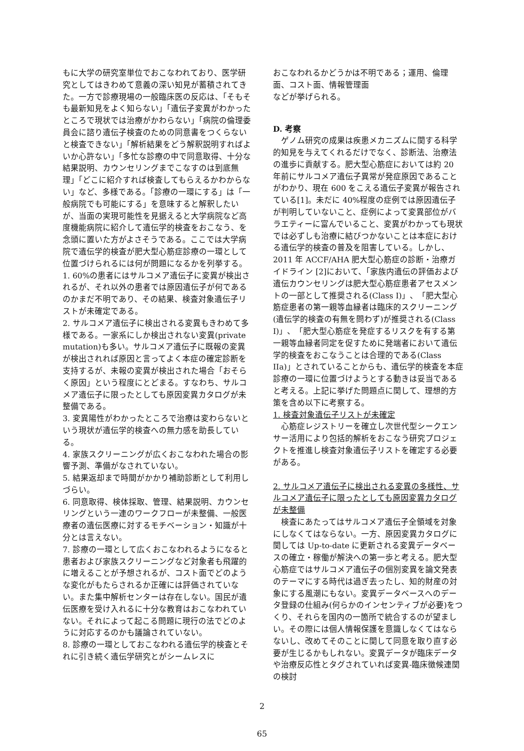もに大学の研究室単位でおこなわれており、医学研究としてはきわめて意義の深い知見が蓄積されてきた。一方で診療現場の一般臨床医の反応は、「そもそも最新知見をよく知らない」「遺伝子変異がわかったところで現状では治療がかわらない」「病院の倫理委員会に諮り遺伝子検査のための同意書をつくらないと検査できない」「解析結果をどう解釈説明すればよいか心許ない」「多忙な診療の中で同意取得、十分な結果説明、カウンセリングまでこなすのは到底無理」「どこに紹介すれば検査してもらえるかわからない」など、多様である。「診療の一環にする」は「一般病院でも可能にする」を意味すると解釈したいが、当面の実現可能性を見据えると大学病院など高度機能病院に紹介して遺伝学的検査をおこなう、を念頭に置いた方がよさそうである。ここでは大学病院で遺伝学的検査が肥大型心筋症診療の一環として位置づけられるには何が問題になるかを列挙する。
1. 60%の患者にはサルコメア遺伝子に変異が検出されるが、それ以外の患者では原因遺伝子が何であるのかまだ不明であり、その結果、検査対象遺伝子リストが未確定である。
2. サルコメア遺伝子に検出される変異もきわめて多様である。一家系にしか検出されない変異(private mutation)も多い。サルコメア遺伝子に既報の変異が検出されれば原因と言ってよく本症の確定診断を支持するが、未報の変異が検出された場合「おそらく原因」という程度にとどまる。すなわち、サルコメア遺伝子に限ったとしても原因変異カタログが未整備である。
3. 変異陽性がわかったところで治療は変わらないという現状が遺伝学的検査への無力感を助長している。
4. 家族スクリーニングが広くおこなわれた場合の影響予測、準備がなされていない。
5. 結果返却まで時間がかかり補助診断として利用しづらい。
6. 同意取得、検体採取、管理、結果説明、カウンセリングという一連のワークフローが未整備、一般医療者の遺伝医療に対するモチベーション・知識が十分とは言えない。
7. 診療の一環として広くおこなわれるようになると患者および家族スクリーニングなど対象者も飛躍的に増えることが予想されるが、コスト面でどのような変化がもたらされるか正確には評価されていない。また集中解析センターは存在しない。国民が遺伝医療を受け入れるに十分な教育はおこなわれていない。それによって起こる問題に現行の法でどのように対応するのかも議論されていない。
8. 診療の一環としておこなわれる遺伝学的検査とそれに引き続く遺伝学研究とがシームレスに
おこなわれるかどうかは不明である；運用、倫理面、コスト面、情報管理面
などが挙げられる。
D. 考察
　ゲノム研究の成果は疾患メカニズムに関する科学的知見を与えてくれるだけでなく、診断法、治療法の進歩に貢献する。肥大型心筋症においては約 20 年前にサルコメア遺伝子異常が発症原因であることがわかり、現在 600 をこえる遺伝子変異が報告されている[1]。未だに 40%程度の症例では原因遺伝子が判明していないこと、症例によって変異部位がバラエティーに富んでいること、変異がわかっても現状では必ずしも治療に結びつかないことは本症における遺伝学的検査の普及を阻害している。しかし、2011 年 ACCF/AHA 肥大型心筋症の診断・治療ガイドライン [2]において、「家族内遺伝の評価および遺伝カウンセリングは肥大型心筋症患者アセスメントの一部として推奨される(Class I)」、「肥大型心筋症患者の第一親等血縁者は臨床的スクリーニング(遺伝学的検査の有無を問わず)が推奨される(Class I)」、「肥大型心筋症を発症するリスクを有する第一親等血縁者同定を促すために発端者において遺伝学的検査をおこなうことは合理的である(Class IIa)」とされていることからも、遺伝学的検査を本症診療の一環に位置づけようとする動きは妥当であると考える。上記に挙げた問題点に関して、理想的方策を含め以下に考察する。
1. 検査対象遺伝子リストが未確定
　心筋症レジストリーを確立し次世代型シークエンサー活用により包括的解析をおこなう研究プロジェクトを推進し検査対象遺伝子リストを確定する必要がある。
2. サルコメア遺伝子に検出される変異の多様性、サルコメア遺伝子に限ったとしても原因変異カタログが未整備
　検査にあたってはサルコメア遺伝子全領域を対象にしなくてはならない。一方、原因変異カタログに関しては Up-to-date に更新される変異データベースの確立・稼働が解決への第一歩と考える。肥大型心筋症ではサルコメア遺伝子の個別変異を論文発表のテーマにする時代は過ぎ去ったし、知的財産の対象にする風潮にもない。変異データベースへのデータ登録の仕組み(何らかのインセンティブが必要)をつくり、それらを国内の一箇所で統合するのが望ましい。その際には個人情報保護を意識しなくてはならないし、改めてそのことに関して同意を取り直す必要が生じるかもしれない。変異データが臨床データや治療反応性とタグされていれば変異-臨床徴候連関の検討
2
65